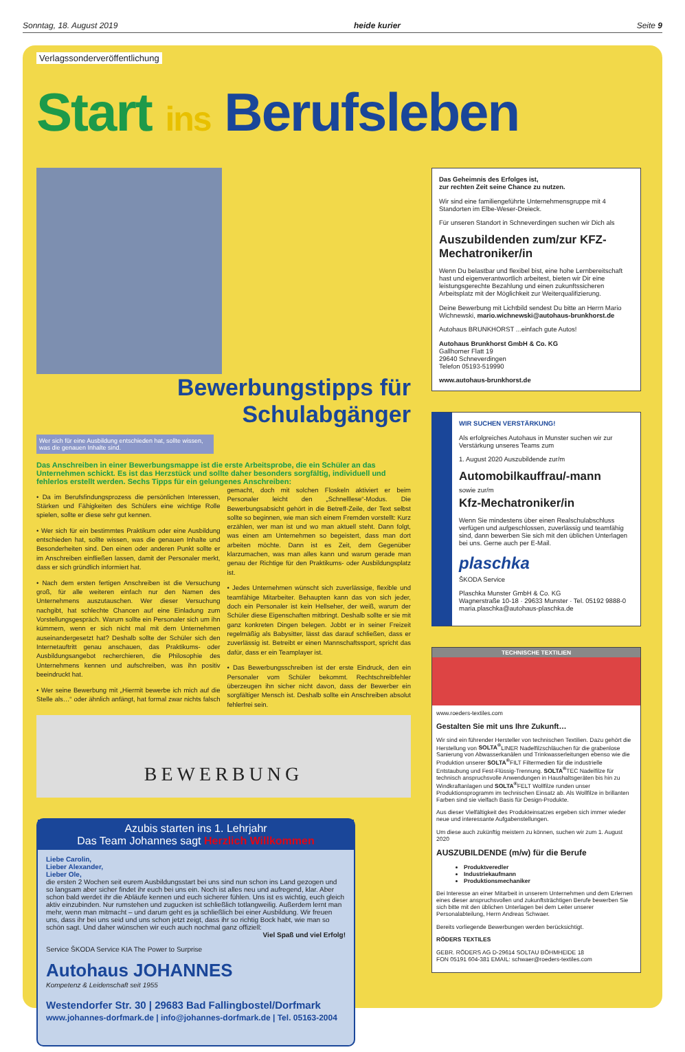Sonntag, 18. August 2019 heide kurier Seite 9
Verlagssonderveröffentlichung
Start ins Berufsleben
Bewerbungstipps für Schulabgänger
Wer sich für eine Ausbildung entschieden hat, sollte wissen, was die genauen Inhalte sind.
Das Anschreiben in einer Bewerbungsmappe ist die erste Arbeitsprobe, die ein Schüler an das Unternehmen schickt. Es ist das Herzstück und sollte daher besonders sorgfältig, individuell und fehlerlos erstellt werden. Sechs Tipps für ein gelungenes Anschreiben:
• Da im Berufsfindungsprozess die persönlichen Interessen, Stärken und Fähigkeiten des Schülers eine wichtige Rolle spielen, sollte er diese sehr gut kennen.
• Wer sich für ein bestimmtes Praktikum oder eine Ausbildung entschieden hat, sollte wissen, was die genauen Inhalte und Besonderheiten sind. Den einen oder anderen Punkt sollte er im Anschreiben einfließen lassen, damit der Personaler merkt, dass er sich gründlich informiert hat.
• Nach dem ersten fertigen Anschreiben ist die Versuchung groß, für alle weiteren einfach nur den Namen des Unternehmens auszutauschen. Wer dieser Versuchung nachgibt, hat schlechte Chancen auf eine Einladung zum Vorstellungsgespräch. Warum sollte ein Personaler sich um ihn kümmern, wenn er sich nicht mal mit dem Unternehmen auseinandergesetzt hat? Deshalb sollte der Schüler sich den Internetauftritt genau anschauen, das Praktikums- oder Ausbildungsangebot recherchieren, die Philosophie des Unternehmens kennen und aufschreiben, was ihn positiv beeindruckt hat.
• Wer seine Bewerbung mit „Hiermit bewerbe ich mich auf die Stelle als…“ oder ähnlich anfängt, hat formal zwar nichts falsch gemacht, doch mit solchen Floskeln aktiviert er beim Personaler leicht den „Schnelllese“-Modus. Die Bewerbungsabsicht gehört in die Betreff-Zeile, der Text selbst sollte so beginnen, wie man sich einem Fremden vorstellt: Kurz erzählen, wer man ist und wo man aktuell steht. Dann folgt, was einen am Unternehmen so begeistert, dass man dort arbeiten möchte. Dann ist es Zeit, dem Gegenüber klarzumachen, was man alles kann und warum gerade man genau der Richtige für den Praktikums- oder Ausbildungsplatz ist.
• Jedes Unternehmen wünscht sich zuverlässige, flexible und teamfähige Mitarbeiter. Behaupten kann das von sich jeder, doch ein Personaler ist kein Hellseher, der weiß, warum der Schüler diese Eigenschaften mitbringt. Deshalb sollte er sie mit ganz konkreten Dingen belegen. Jobbt er in seiner Freizeit regelmäßig als Babysitter, lässt das darauf schließen, dass er zuverlässig ist. Betreibt er einen Mannschaftssport, spricht das dafür, dass er ein Teamplayer ist.
• Das Bewerbungsschreiben ist der erste Eindruck, den ein Personaler vom Schüler bekommt. Rechtschreibfehler überzeugen ihn sicher nicht davon, dass der Bewerber ein sorgfältiger Mensch ist. Deshalb sollte ein Anschreiben absolut fehlerfrei sein.
BEWERBUNG
Azubis starten ins 1. Lehrjahr
Das Team Johannes sagt Herzlich Willkommen
Liebe Carolin,
Lieber Alexander,
Lieber Ole,
die ersten 2 Wochen seit eurem Ausbildungsstart bei uns sind nun schon ins Land gezogen und so langsam aber sicher findet ihr euch bei uns ein. Noch ist alles neu und aufregend, klar. Aber schon bald werdet ihr die Abläufe kennen und euch sicherer fühlen. Uns ist es wichtig, euch gleich aktiv einzubinden. Nur rumstehen und zugucken ist schließlich totlangweilig. Außerdem lernt man mehr, wenn man mitmacht – und darum geht es ja schließlich bei einer Ausbildung. Wir freuen uns, dass ihr bei uns seid und uns schon jetzt zeigt, dass ihr so richtig Bock habt, wie man so schön sagt. Und daher wünschen wir euch auch nochmal ganz offiziell:
Viel Spaß und viel Erfolg!
Service ŠKODA Service KIA The Power to Surprise
Autohaus JOHANNES
Kompetenz & Leidenschaft seit 1955
Westendorfer Str. 30 | 29683 Bad Fallingbostel/Dorfmark
www.johannes-dorfmark.de | info@johannes-dorfmark.de | Tel. 05163-2004
Das Geheimnis des Erfolges ist,
zur rechten Zeit seine Chance zu nutzen.
Wir sind eine familiengeführte Unternehmensgruppe mit 4 Standorten im Elbe-Weser-Dreieck.
Für unseren Standort in Schneverdingen suchen wir Dich als
Auszubildenden zum/zur KFZ-Mechatroniker/in
Wenn Du belastbar und flexibel bist, eine hohe Lernbereitschaft hast und eigenverantwortlich arbeitest, bieten wir Dir eine leistungsgerechte Bezahlung und einen zukunftssicheren Arbeitsplatz mit der Möglichkeit zur Weiterqualifizierung.
Deine Bewerbung mit Lichtbild sendest Du bitte an Herrn Mario Wichnewski, mario.wichnewski@autohaus-brunkhorst.de
Autohaus BRUNKHORST ...einfach gute Autos!
Autohaus Brunkhorst GmbH & Co. KG
Gallhorner Flatt 19
29640 Schneverdingen
Telefon 05193-519990
www.autohaus-brunkhorst.de
WIR SUCHEN VERSTÄRKUNG!
Als erfolgreiches Autohaus in Munster suchen wir zur Verstärkung unseres Teams zum
1. August 2020 Auszubildende zur/m
Automobilkauffrau/-mann
sowie zur/m
Kfz-Mechatroniker/in
Wenn Sie mindestens über einen Realschulabschluss verfügen und aufgeschlossen, zuverlässig und teamfähig sind, dann bewerben Sie sich mit den üblichen Unterlagen bei uns. Gerne auch per E-Mail.
plaschka
ŠKODA Service
Plaschka Munster GmbH & Co. KG
Wagnerstraße 10-18 · 29633 Munster · Tel. 05192 9888-0
maria.plaschka@autohaus-plaschka.de
TECHNISCHE TEXTILIEN
www.roeders-textiles.com
Gestalten Sie mit uns Ihre Zukunft…
Wir sind ein führender Hersteller von technischen Textilien. Dazu gehört die Herstellung von SOLTA<sup>®</sup>LINER Nadelfilzschläuchen für die grabenlose Sanierung von Abwasserkanälen und Trinkwasserleitungen ebenso wie die Produktion unserer SOLTA<sup>®</sup>FILT Filtermedien für die industrielle Entstaubung und Fest-Flüssig-Trennung. SOLTA<sup>®</sup>TEC Nadelfilze für technisch anspruchsvolle Anwendungen in Haushaltsgeräten bis hin zu Windkraftanlagen und SOLTA<sup>®</sup>FELT Wollfilze runden unser Produktionsprogramm im technischen Einsatz ab. Als Wollfilze in brillanten Farben sind sie vielfach Basis für Design-Produkte.
Aus dieser Vielfältigkeit des Produkteinsatzes ergeben sich immer wieder neue und interessante Aufgabenstellungen.
Um diese auch zukünftig meistern zu können, suchen wir zum 1. August 2020
AUSZUBILDENDE (m/w) für die Berufe
Produktveredler
Industriekaufmann
Produktionsmechaniker
Bei Interesse an einer Mitarbeit in unserem Unternehmen und dem Erlernen eines dieser anspruchsvollen und zukunftsträchtigen Berufe bewerben Sie sich bitte mit den üblichen Unterlagen bei dem Leiter unserer Personalabteilung, Herrn Andreas Schwaer.
Bereits vorliegende Bewerbungen werden berücksichtigt.
RÖDERS TEXTILES
GEBR. RÖDERS AG D-29614 SOLTAU BÖHMHEIDE 18
FON 05191 604-381 EMAIL: schwaer@roeders-textiles.com